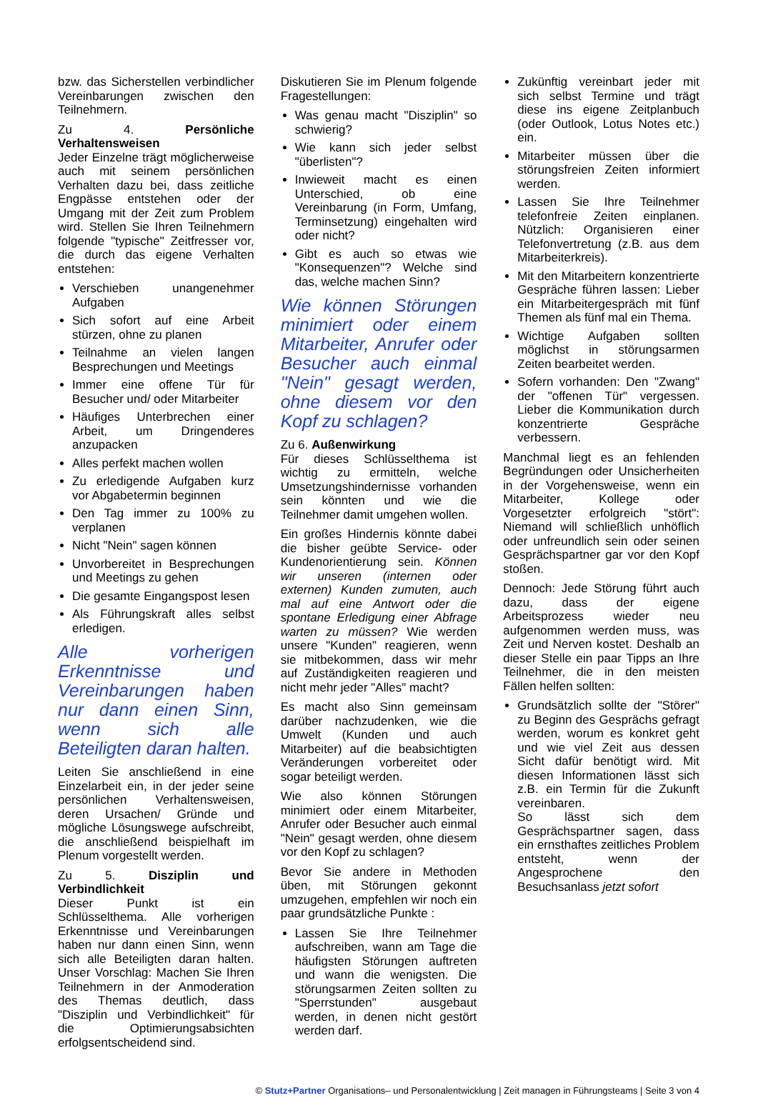bzw. das Sicherstellen verbindlicher Vereinbarungen zwischen den Teilnehmern.
Zu 4. Persönliche Verhaltensweisen
Jeder Einzelne trägt möglicherweise auch mit seinem persönlichen Verhalten dazu bei, dass zeitliche Engpässe entstehen oder der Umgang mit der Zeit zum Problem wird. Stellen Sie Ihren Teilnehmern folgende "typische" Zeitfresser vor, die durch das eigene Verhalten entstehen:
Verschieben unangenehmer Aufgaben
Sich sofort auf eine Arbeit stürzen, ohne zu planen
Teilnahme an vielen langen Besprechungen und Meetings
Immer eine offene Tür für Besucher und/ oder Mitarbeiter
Häufiges Unterbrechen einer Arbeit, um Dringenderes anzupacken
Alles perfekt machen wollen
Zu erledigende Aufgaben kurz vor Abgabetermin beginnen
Den Tag immer zu 100% zu verplanen
Nicht "Nein" sagen können
Unvorbereitet in Besprechungen und Meetings zu gehen
Die gesamte Eingangspost lesen
Als Führungskraft alles selbst erledigen.
Alle vorherigen Erkenntnisse und Vereinbarungen haben nur dann einen Sinn, wenn sich alle Beteiligten daran halten.
Leiten Sie anschließend in eine Einzelarbeit ein, in der jeder seine persönlichen Verhaltensweisen, deren Ursachen/ Gründe und mögliche Lösungswege aufschreibt, die anschließend beispielhaft im Plenum vorgestellt werden.
Zu 5. Disziplin und Verbindlichkeit
Dieser Punkt ist ein Schlüsselthema. Alle vorherigen Erkenntnisse und Vereinbarungen haben nur dann einen Sinn, wenn sich alle Beteiligten daran halten. Unser Vorschlag: Machen Sie Ihren Teilnehmern in der Anmoderation des Themas deutlich, dass "Disziplin und Verbindlichkeit" für die Optimierungsabsichten erfolgsentscheidend sind.
Diskutieren Sie im Plenum folgende Fragestellungen:
Was genau macht "Disziplin" so schwierig?
Wie kann sich jeder selbst "überlisten"?
Inwieweit macht es einen Unterschied, ob eine Vereinbarung (in Form, Umfang, Terminsetzung) eingehalten wird oder nicht?
Gibt es auch so etwas wie "Konsequenzen"? Welche sind das, welche machen Sinn?
Wie können Störungen minimiert oder einem Mitarbeiter, Anrufer oder Besucher auch einmal "Nein" gesagt werden, ohne diesem vor den Kopf zu schlagen?
Zu 6. Außenwirkung
Für dieses Schlüsselthema ist wichtig zu ermitteln, welche Umsetzungshindernisse vorhanden sein könnten und wie die Teilnehmer damit umgehen wollen.
Ein großes Hindernis könnte dabei die bisher geübte Service- oder Kundenorientierung sein. Können wir unseren (internen oder externen) Kunden zumuten, auch mal auf eine Antwort oder die spontane Erledigung einer Abfrage warten zu müssen? Wie werden unsere "Kunden" reagieren, wenn sie mitbekommen, dass wir mehr auf Zuständigkeiten reagieren und nicht mehr jeder "Alles" macht?
Es macht also Sinn gemeinsam darüber nachzudenken, wie die Umwelt (Kunden und auch Mitarbeiter) auf die beabsichtigten Veränderungen vorbereitet oder sogar beteiligt werden.
Wie also können Störungen minimiert oder einem Mitarbeiter, Anrufer oder Besucher auch einmal "Nein" gesagt werden, ohne diesem vor den Kopf zu schlagen?
Bevor Sie andere in Methoden üben, mit Störungen gekonnt umzugehen, empfehlen wir noch ein paar grundsätzliche Punkte :
Lassen Sie Ihre Teilnehmer aufschreiben, wann am Tage die häufigsten Störungen auftreten und wann die wenigsten. Die störungsarmen Zeiten sollten zu "Sperrstunden" ausgebaut werden, in denen nicht gestört werden darf.
Zukünftig vereinbart jeder mit sich selbst Termine und trägt diese ins eigene Zeitplanbuch (oder Outlook, Lotus Notes etc.) ein.
Mitarbeiter müssen über die störungsfreien Zeiten informiert werden.
Lassen Sie Ihre Teilnehmer telefonfreie Zeiten einplanen. Nützlich: Organisieren einer Telefonvertretung (z.B. aus dem Mitarbeiterkreis).
Mit den Mitarbeitern konzentrierte Gespräche führen lassen: Lieber ein Mitarbeitergespräch mit fünf Themen als fünf mal ein Thema.
Wichtige Aufgaben sollten möglichst in störungsarmen Zeiten bearbeitet werden.
Sofern vorhanden: Den "Zwang" der "offenen Tür" vergessen. Lieber die Kommunikation durch konzentrierte Gespräche verbessern.
Manchmal liegt es an fehlenden Begründungen oder Unsicherheiten in der Vorgehensweise, wenn ein Mitarbeiter, Kollege oder Vorgesetzter erfolgreich "stört": Niemand will schließlich unhöflich oder unfreundlich sein oder seinen Gesprächspartner gar vor den Kopf stoßen.
Dennoch: Jede Störung führt auch dazu, dass der eigene Arbeitsprozess wieder neu aufgenommen werden muss, was Zeit und Nerven kostet. Deshalb an dieser Stelle ein paar Tipps an Ihre Teilnehmer, die in den meisten Fällen helfen sollten:
Grundsätzlich sollte der "Störer" zu Beginn des Gesprächs gefragt werden, worum es konkret geht und wie viel Zeit aus dessen Sicht dafür benötigt wird. Mit diesen Informationen lässt sich z.B. ein Termin für die Zukunft vereinbaren.
So lässt sich dem Gesprächspartner sagen, dass ein ernsthaftes zeitliches Problem entsteht, wenn der Angesprochene den Besuchsanlass jetzt sofort
© Stutz+Partner Organisations– und Personalentwicklung | Zeit managen in Führungsteams | Seite 3 von 4